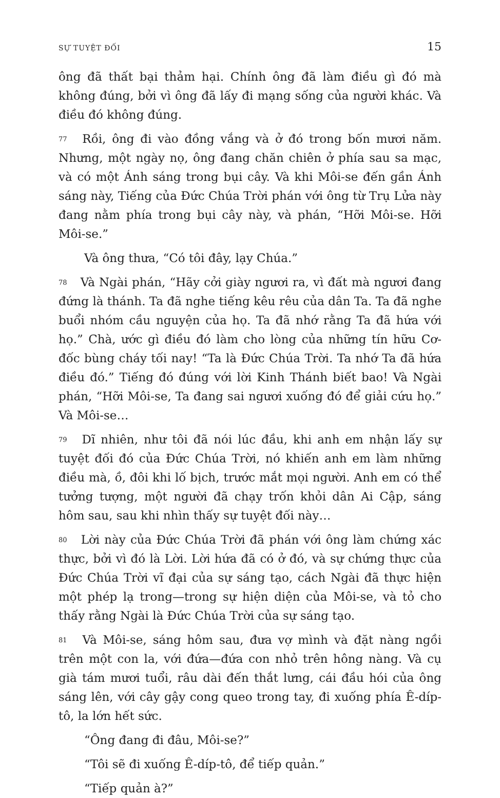SỰ TUYỆT ĐỐI 15
ông đã thất bại thảm hại. Chính ông đã làm điều gì đó mà không đúng, bởi vì ông đã lấy đi mạng sống của người khác. Và điều đó không đúng.
77 Rồi, ông đi vào đồng vắng và ở đó trong bốn mươi năm. Nhưng, một ngày nọ, ông đang chăn chiên ở phía sau sa mạc, và có một Ánh sáng trong bụi cây. Và khi Môi-se đến gần Ánh sáng này, Tiếng của Đức Chúa Trời phán với ông từ Trụ Lửa này đang nằm phía trong bụi cây này, và phán, “Hỡi Môi-se. Hỡi Môi-se.”
Và ông thưa, “Có tôi đây, lạy Chúa.”
78 Và Ngài phán, “Hãy cởi giày ngươi ra, vì đất mà ngươi đang đứng là thánh. Ta đã nghe tiếng kêu rêu của dân Ta. Ta đã nghe buổi nhóm cầu nguyện của họ. Ta đã nhớ rằng Ta đã hứa với họ.” Chà, ước gì điều đó làm cho lòng của những tín hữu Cơ-đốc bùng cháy tối nay! “Ta là Đức Chúa Trời. Ta nhớ Ta đã hứa điều đó.” Tiếng đó đúng với lời Kinh Thánh biết bao! Và Ngài phán, “Hỡi Môi-se, Ta đang sai ngươi xuống đó để giải cứu họ.” Và Môi-se…
79 Dĩ nhiên, như tôi đã nói lúc đầu, khi anh em nhận lấy sự tuyệt đối đó của Đức Chúa Trời, nó khiến anh em làm những điều mà, ồ, đôi khi lố bịch, trước mắt mọi người. Anh em có thể tưởng tượng, một người đã chạy trốn khỏi dân Ai Cập, sáng hôm sau, sau khi nhìn thấy sự tuyệt đối này…
80 Lời này của Đức Chúa Trời đã phán với ông làm chứng xác thực, bởi vì đó là Lời. Lời hứa đã có ở đó, và sự chứng thực của Đức Chúa Trời vĩ đại của sự sáng tạo, cách Ngài đã thực hiện một phép lạ trong—trong sự hiện diện của Môi-se, và tỏ cho thấy rằng Ngài là Đức Chúa Trời của sự sáng tạo.
81 Và Môi-se, sáng hôm sau, đưa vợ mình và đặt nàng ngồi trên một con la, với đứa—đứa con nhỏ trên hông nàng. Và cụ già tám mươi tuổi, râu dài đến thắt lưng, cái đầu hói của ông sáng lên, với cây gậy cong queo trong tay, đi xuống phía Ê-díp-tô, la lớn hết sức.
“Ông đang đi đâu, Môi-se?”
“Tôi sẽ đi xuống Ê-díp-tô, để tiếp quản.”
“Tiếp quản à?”